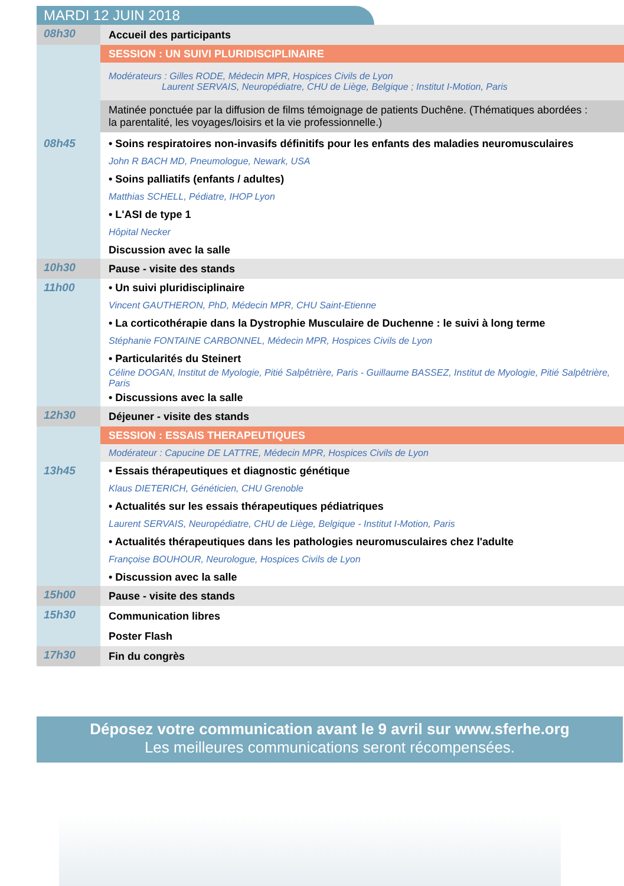MARDI 12 JUIN 2018
| 08h30 | Accueil des participants |
| | SESSION : UN SUIVI PLURIDISCIPLINAIRE |
| | Modérateurs : Gilles RODE, Médecin MPR, Hospices Civils de Lyon Laurent SERVAIS, Neuropédiatre, CHU de Liège, Belgique ; Institut I-Motion, Paris |
| | Matinée ponctuée par la diffusion de films témoignage de patients Duchêne. (Thématiques abordées : la parentalité, les voyages/loisirs et la vie professionnelle.) |
| 08h45 | • Soins respiratoires non-invasifs définitifs pour les enfants des maladies neuromusculaires |
| | John R BACH MD, Pneumologue, Newark, USA |
| | • Soins palliatifs (enfants / adultes) |
| | Matthias SCHELL, Pédiatre, IHOP Lyon |
| | • L'ASI de type 1 |
| | Hôpital Necker |
| | Discussion avec la salle |
| 10h30 | Pause - visite des stands |
| 11h00 | • Un suivi pluridisciplinaire |
| | Vincent GAUTHERON, PhD, Médecin MPR, CHU Saint-Etienne |
| | • La corticothérapie dans la Dystrophie Musculaire de Duchenne : le suivi à long terme |
| | Stéphanie FONTAINE CARBONNEL, Médecin MPR, Hospices Civils de Lyon |
| | • Particularités du Steinert |
| | Céline DOGAN, Institut de Myologie, Pitié Salpêtrière, Paris - Guillaume BASSEZ, Institut de Myologie, Pitié Salpêtrière, Paris |
| | • Discussions avec la salle |
| 12h30 | Déjeuner - visite des stands |
| | SESSION : ESSAIS THERAPEUTIQUES |
| | Modérateur : Capucine DE LATTRE, Médecin MPR, Hospices Civils de Lyon |
| 13h45 | • Essais thérapeutiques et diagnostic génétique |
| | Klaus DIETERICH, Généticien, CHU Grenoble |
| | • Actualités sur les essais thérapeutiques pédiatriques |
| | Laurent SERVAIS, Neuropédiatre, CHU de Liège, Belgique - Institut I-Motion, Paris |
| | • Actualités thérapeutiques dans les pathologies neuromusculaires chez l'adulte |
| | Françoise BOUHOUR, Neurologue, Hospices Civils de Lyon |
| | • Discussion avec la salle |
| 15h00 | Pause - visite des stands |
| 15h30 | Communication libres |
| | Poster Flash |
| 17h30 | Fin du congrès |
Déposez votre communication avant le 9 avril sur www.sferhe.org
Les meilleures communications seront récompensées.